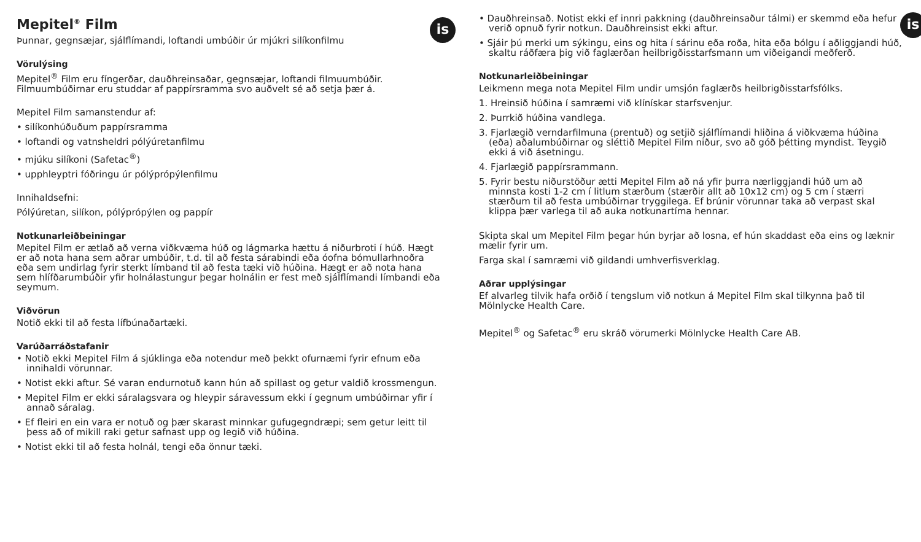is
Mepitel<sup>®</sup> Film
Þunnar, gegnsæjar, sjálflímandi, loftandi umbúðir úr mjúkri silíkonfilmu
Vörulýsing
Mepitel<sup>®</sup> Film eru fíngerðar, dauðhreinsaðar, gegnsæjar, loftandi filmuumbúðir. Filmuumbúðirnar eru studdar af pappírsramma svo auðvelt sé að setja þær á.
Mepitel Film samanstendur af:
• silíkonhúðuðum pappírsramma
• loftandi og vatnsheldri pólýúretanfilmu
• mjúku silíkoni (Safetac<sup>®</sup>)
• upphleyptri fóðringu úr pólýprópýlenfilmu
Innihaldsefni:
Pólýúretan, silíkon, pólýprópýlen og pappír
Notkunarleiðbeiningar
Mepitel Film er ætlað að verna viðkvæma húð og lágmarka hættu á niðurbroti í húð. Hægt er að nota hana sem aðrar umbúðir, t.d. til að festa sárabindi eða óofna bómullarhnoðra eða sem undirlag fyrir sterkt límband til að festa tæki við húðina. Hægt er að nota hana sem hlífðarumbúðir yfir holnálastungur þegar holnálin er fest með sjálflímandi límbandi eða seymum.
Viðvörun
Notið ekki til að festa lífbúnaðartæki.
Varúðarráðstafanir
• Notið ekki Mepitel Film á sjúklinga eða notendur með þekkt ofurnæmi fyrir efnum eða innihaldi vörunnar.
• Notist ekki aftur. Sé varan endurnotuð kann hún að spillast og getur valdið krossmengun.
• Mepitel Film er ekki sáralagsvara og hleypir sáravessum ekki í gegnum umbúðirnar yfir í annað sáralag.
• Ef fleiri en ein vara er notuð og þær skarast minnkar gufugegndræpi; sem getur leitt til þess að of mikill raki getur safnast upp og legið við húðina.
• Notist ekki til að festa holnál, tengi eða önnur tæki.
is
• Dauðhreinsað. Notist ekki ef innri pakkning (dauðhreinsaður tálmi) er skemmd eða hefur verið opnuð fyrir notkun. Dauðhreinsist ekki aftur.
• Sjáir þú merki um sýkingu, eins og hita í sárinu eða roða, hita eða bólgu í aðliggjandi húð, skaltu ráðfæra þig við faglærðan heilbrigðisstarfsmann um viðeigandi meðferð.
Notkunarleiðbeiningar
Leikmenn mega nota Mepitel Film undir umsjón faglærðs heilbrigðisstarfsfólks.
1. Hreinsið húðina í samræmi við klínískar starfsvenjur.
2. Þurrkið húðina vandlega.
3. Fjarlægið verndarfilmuna (prentuð) og setjið sjálflímandi hliðina á viðkvæma húðina (eða) aðalumbúðirnar og sléttið Mepitel Film niður, svo að góð þétting myndist. Teygið ekki á við ásetningu.
4. Fjarlægið pappírsrammann.
5. Fyrir bestu niðurstöður ætti Mepitel Film að ná yfir þurra nærliggjandi húð um að minnsta kosti 1-2 cm í litlum stærðum (stærðir allt að 10x12 cm) og 5 cm í stærri stærðum til að festa umbúðirnar tryggilega. Ef brúnir vörunnar taka að verpast skal klippa þær varlega til að auka notkunartíma hennar.
Skipta skal um Mepitel Film þegar hún byrjar að losna, ef hún skaddast eða eins og læknir mælir fyrir um.
Farga skal í samræmi við gildandi umhverfisverklag.
Aðrar upplýsingar
Ef alvarleg tilvik hafa orðið í tengslum við notkun á Mepitel Film skal tilkynna það til Mölnlycke Health Care.
Mepitel<sup>®</sup> og Safetac<sup>®</sup> eru skráð vörumerki Mölnlycke Health Care AB.